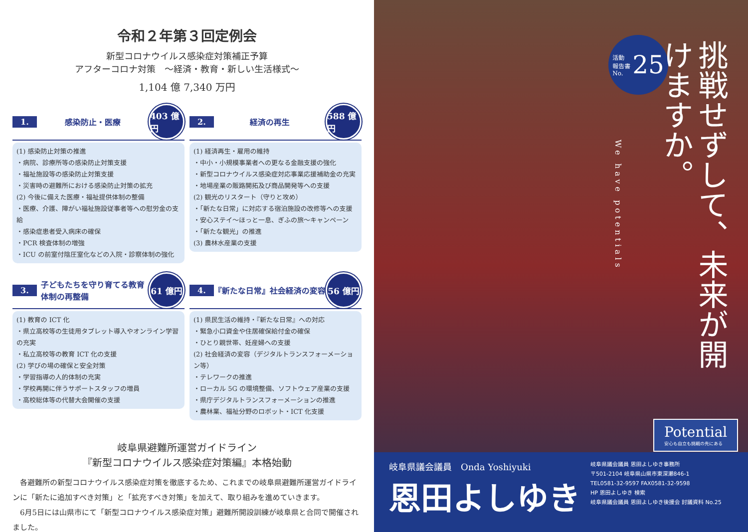令和２年第３回定例会
新型コロナウイルス感染症対策補正予算
アフターコロナ対策　～経済・教育・新しい生活様式～
1,104 億 7,340 万円
1. 感染防止・医療 403 億円
(1) 感染防止対策の推進
・病院、診療所等の感染防止対策支援
・福祉施設等の感染防止対策支援
・災害時の避難所における感染防止対策の拡充
(2) 今後に備えた医療・福祉提供体制の整備
・医療、介護、障がい福祉施設従事者等への慰労金の支給
・感染症患者受入病床の確保
・PCR 検査体制の増強
・ICU の前室付陰圧室化などの入院・診察体制の強化
2. 経済の再生 588 億円
(1) 経済再生・雇用の維持
・中小・小規模事業者への更なる金融支援の強化
・新型コロナウイルス感染症対応事業応援補助金の充実
・地場産業の販路開拓及び商品開発等への支援
(2) 観光のリスタート（守りと攻め）
・「新たな日常」に対応する宿泊施設の改修等への支援
・安心ステイ～ほっと一息、ぎふの旅～キャンペーン
・「新たな観光」の推進
(3) 農林水産業の支援
3. 子どもたちを守り育てる教育
体制の再整備 61 億円
(1) 教育の ICT 化
・県立高校等の生徒用タブレット導入やオンライン学習の充実
・私立高校等の教育 ICT 化の支援
(2) 学びの場の確保と安全対策
・学習指導の人的体制の充実
・学校再開に伴うサポートスタッフの増員
・高校総体等の代替大会開催の支援
4. 『新たな日常』社会経済の変容 56 億円
(1) 県民生活の維持・『新たな日常』への対応
・緊急小口資金や住居確保給付金の確保
・ひとり親世帯、妊産婦への支援
(2) 社会経済の変容（デジタルトランスフォーメーション等）
・テレワークの推進
・ローカル 5G の環境整備、ソフトウェア産業の支援
・県庁デジタルトランスフォーメーションの推進
・農林業、福祉分野のロボット・ICT 化支援
岐阜県避難所運営ガイドライン
『新型コロナウイルス感染症対策編』本格始動
　各避難所の新型コロナウイルス感染症対策を徹底するため、これまでの岐阜県避難所運営ガイドラインに「新たに追加すべき対策」と「拡充すべき対策」を加えて、取り組みを進めていきます。
　6月5日には山県市にて「新型コロナウイルス感染症対策」避難所開設訓練が岐阜県と合同で開催されました。
活動
報告書
No. 25
挑戦せずして、未来が開けますか。
We have potentials
Potential
安心も自立も挑戦の先にある
岐阜県議会議員　Onda Yoshiyuki
恩田よしゆき
岐阜県議会議員 恩田よしゆき事務所
〒501-2104 岐阜県山県市東深瀬846-1
TEL0581-32-9597 FAX0581-32-9598
HP 恩田よしゆき 検索
岐阜県議会議員 恩田よしゆき後援会 討議資料 No.25